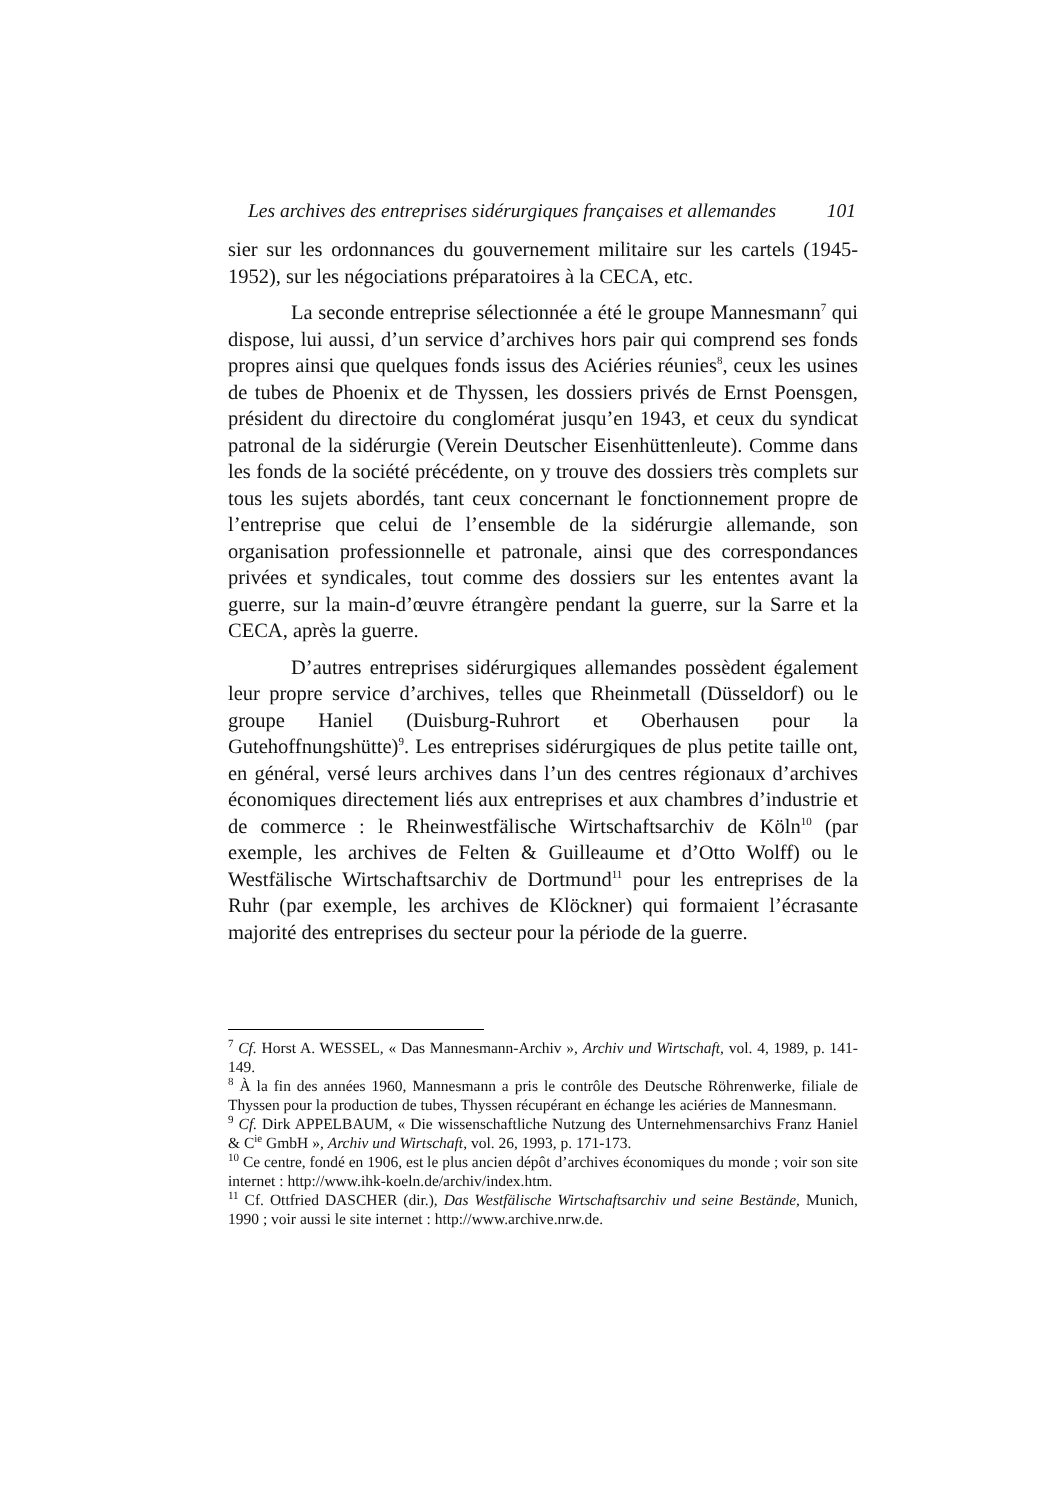Les archives des entreprises sidérurgiques françaises et allemandes 101
sier sur les ordonnances du gouvernement militaire sur les cartels (1945-1952), sur les négociations préparatoires à la CECA, etc.
La seconde entreprise sélectionnée a été le groupe Mannesmann<sup>7</sup> qui dispose, lui aussi, d’un service d’archives hors pair qui comprend ses fonds propres ainsi que quelques fonds issus des Aciéries réunies<sup>8</sup>, ceux les usines de tubes de Phoenix et de Thyssen, les dossiers privés de Ernst Poensgen, président du directoire du conglomérat jusqu’en 1943, et ceux du syndicat patronal de la sidérurgie (Verein Deutscher Eisenhüttenleute). Comme dans les fonds de la société précédente, on y trouve des dossiers très complets sur tous les sujets abordés, tant ceux concernant le fonctionnement propre de l’entreprise que celui de l’ensemble de la sidérurgie allemande, son organisation professionnelle et patronale, ainsi que des correspondances privées et syndicales, tout comme des dossiers sur les ententes avant la guerre, sur la main-d’œuvre étrangère pendant la guerre, sur la Sarre et la CECA, après la guerre.
D’autres entreprises sidérurgiques allemandes possèdent également leur propre service d’archives, telles que Rheinmetall (Düsseldorf) ou le groupe Haniel (Duisburg-Ruhrort et Oberhausen pour la Gutehoffnungshütte)<sup>9</sup>. Les entreprises sidérurgiques de plus petite taille ont, en général, versé leurs archives dans l’un des centres régionaux d’archives économiques directement liés aux entreprises et aux chambres d’industrie et de commerce : le Rheinwestfälische Wirtschaftsarchiv de Köln<sup>10</sup> (par exemple, les archives de Felten & Guilleaume et d’Otto Wolff) ou le Westfälische Wirtschaftsarchiv de Dortmund<sup>11</sup> pour les entreprises de la Ruhr (par exemple, les archives de Klöckner) qui formaient l’écrasante majorité des entreprises du secteur pour la période de la guerre.
<sup>7</sup> Cf. Horst A. WESSEL, « Das Mannesmann-Archiv », Archiv und Wirtschaft, vol. 4, 1989, p. 141-149.
<sup>8</sup> À la fin des années 1960, Mannesmann a pris le contrôle des Deutsche Röhrenwerke, filiale de Thyssen pour la production de tubes, Thyssen récupérant en échange les aciéries de Mannesmann.
<sup>9</sup> Cf. Dirk APPELBAUM, « Die wissenschaftliche Nutzung des Unternehmensarchivs Franz Haniel & C<sup>ie</sup> GmbH », Archiv und Wirtschaft, vol. 26, 1993, p. 171-173.
<sup>10</sup> Ce centre, fondé en 1906, est le plus ancien dépôt d’archives économiques du monde ; voir son site internet : http://www.ihk-koeln.de/archiv/index.htm.
<sup>11</sup> Cf. Ottfried DASCHER (dir.), Das Westfälische Wirtschaftsarchiv und seine Bestände, Munich, 1990 ; voir aussi le site internet : http://www.archive.nrw.de.